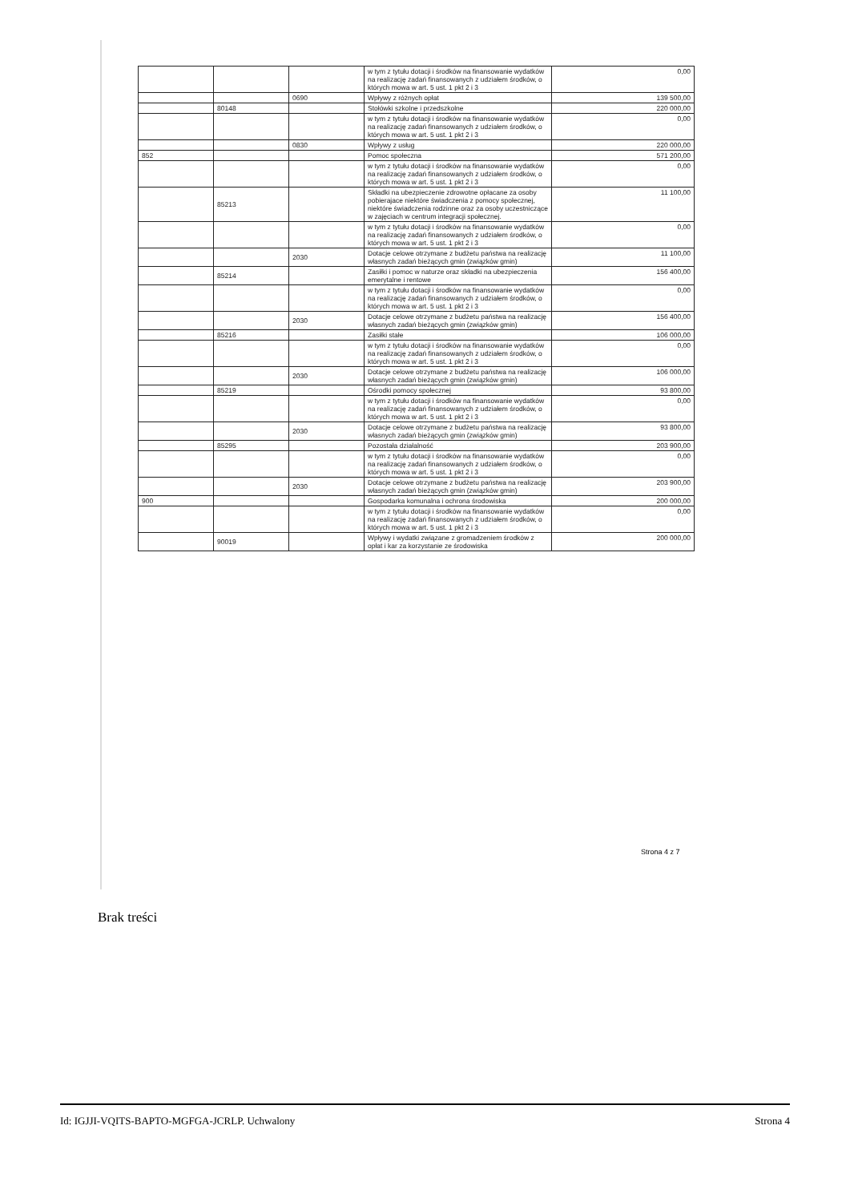| | | | w tym z tytułu dotacji i środków na finansowanie wydatków na realizację zadań finansowanych z udziałem środków, o których mowa w art. 5 ust. 1 pkt 2 i 3 | 0,00 |
| | | 0690 | Wpływy z różnych opłat | 139 500,00 |
| | 80148 | | Stołówki szkolne i przedszkolne | 220 000,00 |
| | | | w tym z tytułu dotacji i środków na finansowanie wydatków na realizację zadań finansowanych z udziałem środków, o których mowa w art. 5 ust. 1 pkt 2 i 3 | 0,00 |
| | | 0830 | Wpływy z usług | 220 000,00 |
| 852 | | | Pomoc społeczna | 571 200,00 |
| | | | w tym z tytułu dotacji i środków na finansowanie wydatków na realizację zadań finansowanych z udziałem środków, o których mowa w art. 5 ust. 1 pkt 2 i 3 | 0,00 |
| | 85213 | | Składki na ubezpieczenie zdrowotne opłacane za osoby pobierajace niektóre świadczenia z pomocy społecznej, niektóre świadczenia rodzinne oraz za osoby uczestniczące w zajęciach w centrum integracji społecznej. | 11 100,00 |
| | | | w tym z tytułu dotacji i środków na finansowanie wydatków na realizację zadań finansowanych z udziałem środków, o których mowa w art. 5 ust. 1 pkt 2 i 3 | 0,00 |
| | | 2030 | Dotacje celowe otrzymane z budżetu państwa na realizację własnych zadań bieżących gmin (związków gmin) | 11 100,00 |
| | 85214 | | Zasiłki i pomoc w naturze oraz składki na ubezpieczenia emerytalne i rentowe | 156 400,00 |
| | | | w tym z tytułu dotacji i środków na finansowanie wydatków na realizację zadań finansowanych z udziałem środków, o których mowa w art. 5 ust. 1 pkt 2 i 3 | 0,00 |
| | | 2030 | Dotacje celowe otrzymane z budżetu państwa na realizację własnych zadań bieżących gmin (związków gmin) | 156 400,00 |
| | 85216 | | Zasiłki stałe | 106 000,00 |
| | | | w tym z tytułu dotacji i środków na finansowanie wydatków na realizację zadań finansowanych z udziałem środków, o których mowa w art. 5 ust. 1 pkt 2 i 3 | 0,00 |
| | | 2030 | Dotacje celowe otrzymane z budżetu państwa na realizację własnych zadań bieżących gmin (związków gmin) | 106 000,00 |
| | 85219 | | Ośrodki pomocy społecznej | 93 800,00 |
| | | | w tym z tytułu dotacji i środków na finansowanie wydatków na realizację zadań finansowanych z udziałem środków, o których mowa w art. 5 ust. 1 pkt 2 i 3 | 0,00 |
| | | 2030 | Dotacje celowe otrzymane z budżetu państwa na realizację własnych zadań bieżących gmin (związków gmin) | 93 800,00 |
| | 85295 | | Pozostała działalność | 203 900,00 |
| | | | w tym z tytułu dotacji i środków na finansowanie wydatków na realizację zadań finansowanych z udziałem środków, o których mowa w art. 5 ust. 1 pkt 2 i 3 | 0,00 |
| | | 2030 | Dotacje celowe otrzymane z budżetu państwa na realizację własnych zadań bieżących gmin (związków gmin) | 203 900,00 |
| 900 | | | Gospodarka komunalna i ochrona środowiska | 200 000,00 |
| | | | w tym z tytułu dotacji i środków na finansowanie wydatków na realizację zadań finansowanych z udziałem środków, o których mowa w art. 5 ust. 1 pkt 2 i 3 | 0,00 |
| | 90019 | | Wpływy i wydatki związane z gromadzeniem środków z opłat i kar za korzystanie ze środowiska | 200 000,00 |
Strona 4 z 7
Brak treści
Id: IGJJI-VQITS-BAPTO-MGFGA-JCRLP. Uchwalony Strona 4